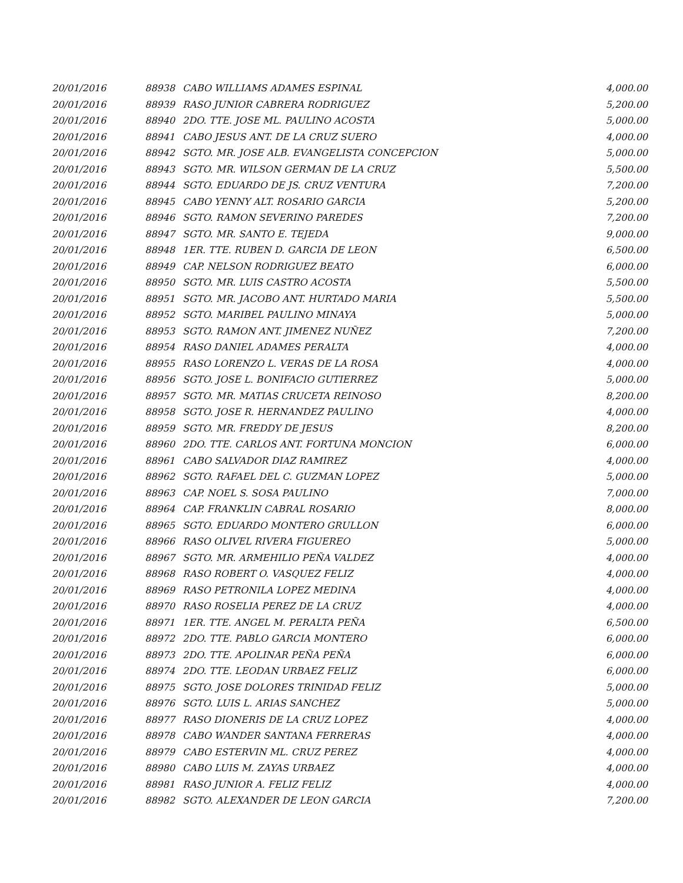| 20/01/2016 | 88938 | CABO WILLIAMS ADAMES ESPINAL | 4,000.00 |
| 20/01/2016 | 88939 | RASO JUNIOR CABRERA RODRIGUEZ | 5,200.00 |
| 20/01/2016 | 88940 | 2DO. TTE. JOSE ML. PAULINO ACOSTA | 5,000.00 |
| 20/01/2016 | 88941 | CABO JESUS ANT. DE LA CRUZ SUERO | 4,000.00 |
| 20/01/2016 | 88942 | SGTO. MR. JOSE ALB. EVANGELISTA CONCEPCION | 5,000.00 |
| 20/01/2016 | 88943 | SGTO. MR. WILSON GERMAN DE LA CRUZ | 5,500.00 |
| 20/01/2016 | 88944 | SGTO. EDUARDO DE JS. CRUZ VENTURA | 7,200.00 |
| 20/01/2016 | 88945 | CABO YENNY ALT. ROSARIO GARCIA | 5,200.00 |
| 20/01/2016 | 88946 | SGTO. RAMON SEVERINO PAREDES | 7,200.00 |
| 20/01/2016 | 88947 | SGTO. MR. SANTO E. TEJEDA | 9,000.00 |
| 20/01/2016 | 88948 | 1ER. TTE. RUBEN D. GARCIA DE LEON | 6,500.00 |
| 20/01/2016 | 88949 | CAP. NELSON RODRIGUEZ BEATO | 6,000.00 |
| 20/01/2016 | 88950 | SGTO. MR. LUIS CASTRO ACOSTA | 5,500.00 |
| 20/01/2016 | 88951 | SGTO. MR. JACOBO ANT. HURTADO MARIA | 5,500.00 |
| 20/01/2016 | 88952 | SGTO. MARIBEL PAULINO MINAYA | 5,000.00 |
| 20/01/2016 | 88953 | SGTO. RAMON ANT. JIMENEZ NUÑEZ | 7,200.00 |
| 20/01/2016 | 88954 | RASO DANIEL ADAMES PERALTA | 4,000.00 |
| 20/01/2016 | 88955 | RASO LORENZO L. VERAS DE LA ROSA | 4,000.00 |
| 20/01/2016 | 88956 | SGTO. JOSE L. BONIFACIO GUTIERREZ | 5,000.00 |
| 20/01/2016 | 88957 | SGTO. MR. MATIAS CRUCETA REINOSO | 8,200.00 |
| 20/01/2016 | 88958 | SGTO. JOSE R. HERNANDEZ PAULINO | 4,000.00 |
| 20/01/2016 | 88959 | SGTO. MR. FREDDY DE JESUS | 8,200.00 |
| 20/01/2016 | 88960 | 2DO. TTE. CARLOS ANT. FORTUNA MONCION | 6,000.00 |
| 20/01/2016 | 88961 | CABO SALVADOR DIAZ RAMIREZ | 4,000.00 |
| 20/01/2016 | 88962 | SGTO. RAFAEL DEL C. GUZMAN LOPEZ | 5,000.00 |
| 20/01/2016 | 88963 | CAP. NOEL S. SOSA PAULINO | 7,000.00 |
| 20/01/2016 | 88964 | CAP. FRANKLIN CABRAL ROSARIO | 8,000.00 |
| 20/01/2016 | 88965 | SGTO. EDUARDO MONTERO GRULLON | 6,000.00 |
| 20/01/2016 | 88966 | RASO OLIVEL RIVERA FIGUEREO | 5,000.00 |
| 20/01/2016 | 88967 | SGTO. MR. ARMEHILIO PEÑA VALDEZ | 4,000.00 |
| 20/01/2016 | 88968 | RASO ROBERT O. VASQUEZ FELIZ | 4,000.00 |
| 20/01/2016 | 88969 | RASO PETRONILA LOPEZ MEDINA | 4,000.00 |
| 20/01/2016 | 88970 | RASO ROSELIA PEREZ DE LA CRUZ | 4,000.00 |
| 20/01/2016 | 88971 | 1ER. TTE. ANGEL M. PERALTA PEÑA | 6,500.00 |
| 20/01/2016 | 88972 | 2DO. TTE. PABLO GARCIA MONTERO | 6,000.00 |
| 20/01/2016 | 88973 | 2DO. TTE. APOLINAR PEÑA PEÑA | 6,000.00 |
| 20/01/2016 | 88974 | 2DO. TTE. LEODAN URBAEZ FELIZ | 6,000.00 |
| 20/01/2016 | 88975 | SGTO. JOSE DOLORES TRINIDAD FELIZ | 5,000.00 |
| 20/01/2016 | 88976 | SGTO. LUIS L. ARIAS SANCHEZ | 5,000.00 |
| 20/01/2016 | 88977 | RASO DIONERIS DE LA CRUZ LOPEZ | 4,000.00 |
| 20/01/2016 | 88978 | CABO WANDER SANTANA FERRERAS | 4,000.00 |
| 20/01/2016 | 88979 | CABO ESTERVIN ML. CRUZ PEREZ | 4,000.00 |
| 20/01/2016 | 88980 | CABO LUIS M. ZAYAS URBAEZ | 4,000.00 |
| 20/01/2016 | 88981 | RASO JUNIOR A. FELIZ FELIZ | 4,000.00 |
| 20/01/2016 | 88982 | SGTO. ALEXANDER DE LEON GARCIA | 7,200.00 |